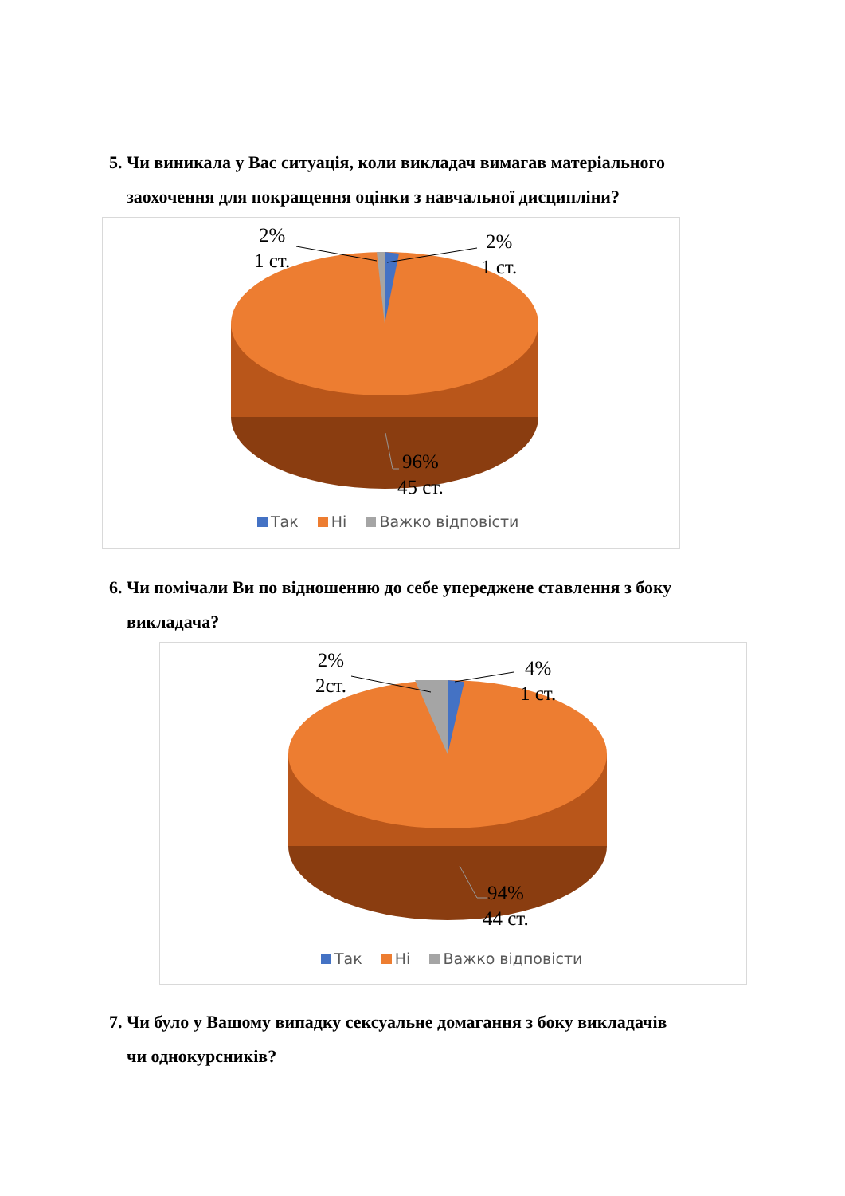5. Чи виникала у Вас ситуація, коли викладач вимагав матеріального
заохочення для покращення оцінки з навчальної дисципліни?
2%
1 ст.
2%
1 ст.
96%
45 ст.
Так Ні Важко відповісти
6. Чи помічали Ви по відношенню до себе упереджене ставлення з боку
викладача?
2%
2ст.
4%
1 ст.
94%
44 ст.
Так Ні Важко відповісти
7. Чи було у Вашому випадку сексуальне домагання з боку викладачів
чи однокурсників?